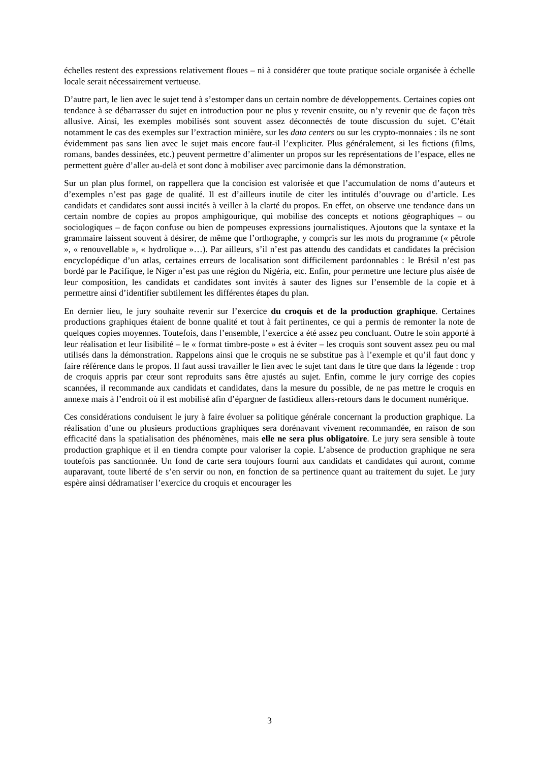échelles restent des expressions relativement floues – ni à considérer que toute pratique sociale organisée à échelle locale serait nécessairement vertueuse.
D’autre part, le lien avec le sujet tend à s’estomper dans un certain nombre de développements. Certaines copies ont tendance à se débarrasser du sujet en introduction pour ne plus y revenir ensuite, ou n’y revenir que de façon très allusive. Ainsi, les exemples mobilisés sont souvent assez déconnectés de toute discussion du sujet. C’était notamment le cas des exemples sur l’extraction minière, sur les data centers ou sur les crypto-monnaies : ils ne sont évidemment pas sans lien avec le sujet mais encore faut-il l’expliciter. Plus généralement, si les fictions (films, romans, bandes dessinées, etc.) peuvent permettre d’alimenter un propos sur les représentations de l’espace, elles ne permettent guère d’aller au-delà et sont donc à mobiliser avec parcimonie dans la démonstration.
Sur un plan plus formel, on rappellera que la concision est valorisée et que l’accumulation de noms d’auteurs et d’exemples n’est pas gage de qualité. Il est d’ailleurs inutile de citer les intitulés d’ouvrage ou d’article. Les candidats et candidates sont aussi incités à veiller à la clarté du propos. En effet, on observe une tendance dans un certain nombre de copies au propos amphigourique, qui mobilise des concepts et notions géographiques – ou sociologiques – de façon confuse ou bien de pompeuses expressions journalistiques. Ajoutons que la syntaxe et la grammaire laissent souvent à désirer, de même que l’orthographe, y compris sur les mots du programme (« pêtrole », « renouvellable », « hydrolique »…). Par ailleurs, s’il n’est pas attendu des candidats et candidates la précision encyclopédique d’un atlas, certaines erreurs de localisation sont difficilement pardonnables : le Brésil n’est pas bordé par le Pacifique, le Niger n’est pas une région du Nigéria, etc. Enfin, pour permettre une lecture plus aisée de leur composition, les candidats et candidates sont invités à sauter des lignes sur l’ensemble de la copie et à permettre ainsi d’identifier subtilement les différentes étapes du plan.
En dernier lieu, le jury souhaite revenir sur l’exercice du croquis et de la production graphique. Certaines productions graphiques étaient de bonne qualité et tout à fait pertinentes, ce qui a permis de remonter la note de quelques copies moyennes. Toutefois, dans l’ensemble, l’exercice a été assez peu concluant. Outre le soin apporté à leur réalisation et leur lisibilité – le « format timbre-poste » est à éviter – les croquis sont souvent assez peu ou mal utilisés dans la démonstration. Rappelons ainsi que le croquis ne se substitue pas à l’exemple et qu’il faut donc y faire référence dans le propos. Il faut aussi travailler le lien avec le sujet tant dans le titre que dans la légende : trop de croquis appris par cœur sont reproduits sans être ajustés au sujet. Enfin, comme le jury corrige des copies scannées, il recommande aux candidats et candidates, dans la mesure du possible, de ne pas mettre le croquis en annexe mais à l’endroit où il est mobilisé afin d’épargner de fastidieux allers-retours dans le document numérique.
Ces considérations conduisent le jury à faire évoluer sa politique générale concernant la production graphique. La réalisation d’une ou plusieurs productions graphiques sera dorénavant vivement recommandée, en raison de son efficacité dans la spatialisation des phénomènes, mais elle ne sera plus obligatoire. Le jury sera sensible à toute production graphique et il en tiendra compte pour valoriser la copie. L’absence de production graphique ne sera toutefois pas sanctionnée. Un fond de carte sera toujours fourni aux candidats et candidates qui auront, comme auparavant, toute liberté de s’en servir ou non, en fonction de sa pertinence quant au traitement du sujet. Le jury espère ainsi dédramatiser l’exercice du croquis et encourager les
3